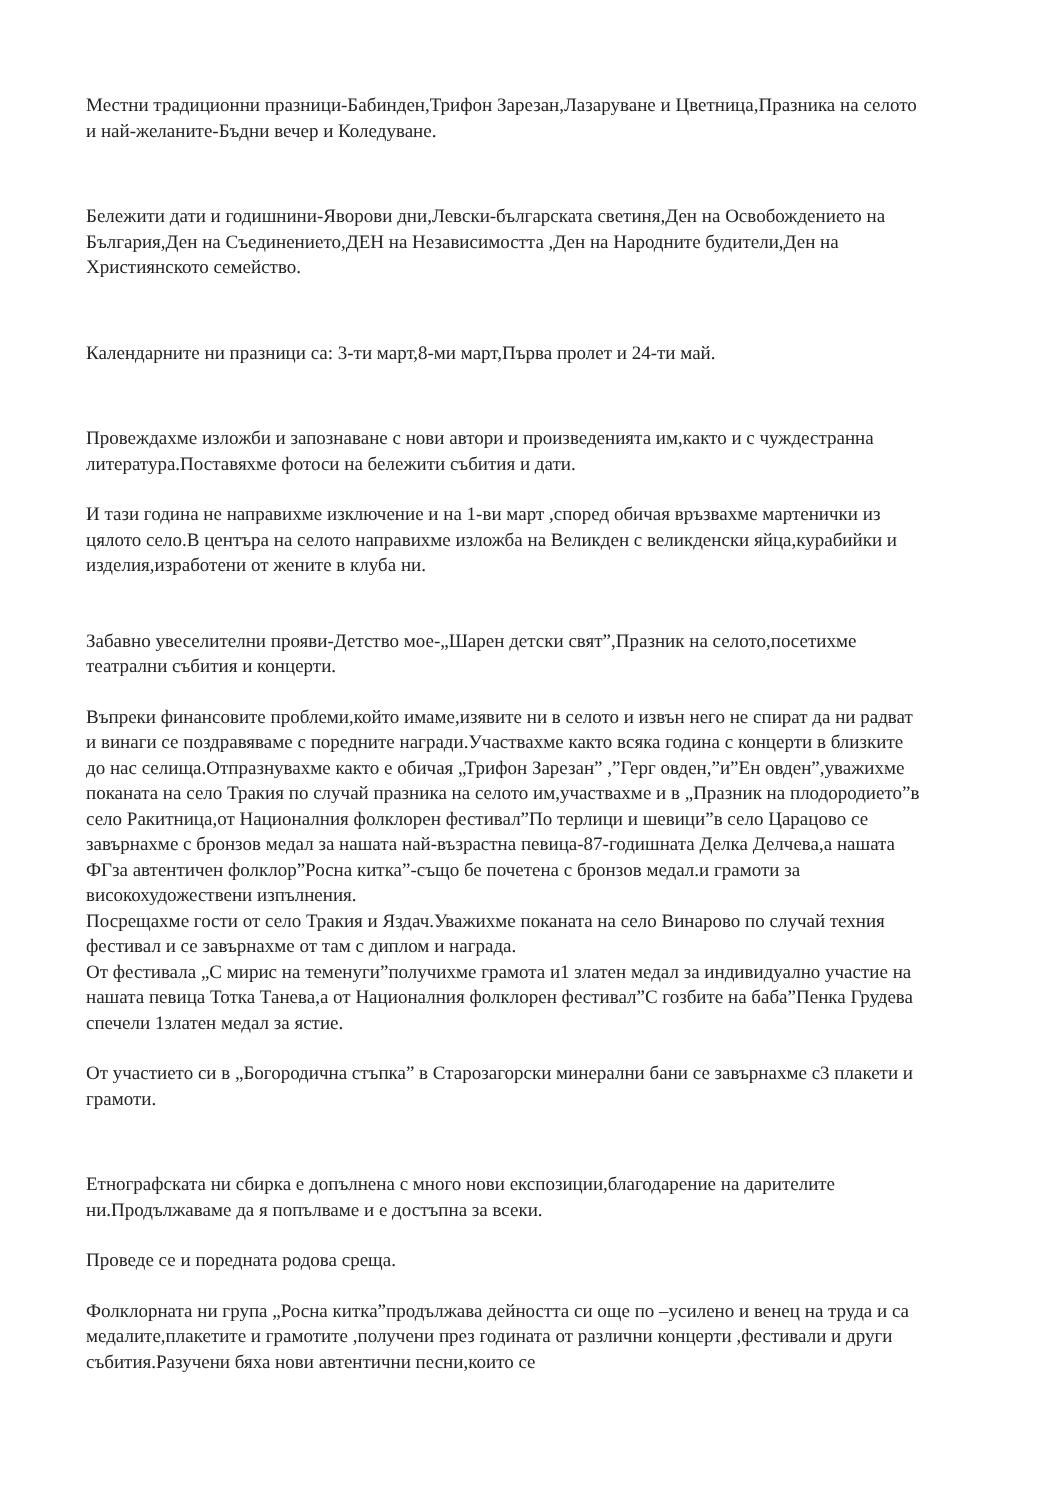Местни традиционни празници-Бабинден,Трифон Зарезан,Лазаруване и Цветница,Празника на селото и най-желаните-Бъдни вечер и Коледуване.
Бележити дати и годишнини-Яворови дни,Левски-българската светиня,Ден на Освобождението на България,Ден на Съединението,ДЕН на Независимостта ,Ден на Народните будители,Ден на Християнското семейство.
Календарните ни празници са: 3-ти март,8-ми март,Първа пролет и 24-ти май.
Провеждахме изложби и запознаване с нови автори и произведенията им,както и с чуждестранна литература.Поставяхме фотоси на бележити събития и дати.
И тази година не направихме изключение и на 1-ви март ,според обичая връзвахме мартенички из цялото село.В центъра на селото направихме изложба на Великден с великденски яйца,курабийки и изделия,изработени от жените в клуба ни.
Забавно увеселителни прояви-Детство мое-„Шарен детски свят”,Празник на селото,посетихме театрални събития и концерти.
Въпреки финансовите проблеми,който имаме,изявите ни в селото и извън него не спират да ни радват и винаги се поздравяваме с поредните награди.Участвахме както всяка година с концерти в близките до нас селища.Отпразнувахме както е обичая „Трифон Зарезан” ,”Герг овден,”и”Ен овден”,уважихме поканата на село Тракия по случай празника на селото им,участвахме и в „Празник на плодородието”в село Ракитница,от Националния фолклорен фестивал”По терлици и шевици”в село Царацово се завърнахме с бронзов медал за нашата най-възрастна певица-87-годишната Делка Делчева,а нашата ФГза автентичен фолклор”Росна китка”-също бе почетена с бронзов медал.и грамоти за високохудожествени изпълнения.
Посрещахме гости от село Тракия и Яздач.Уважихме поканата на село Винарово по случай техния фестивал и се завърнахме от там с диплом и награда.
От фестивала „С мирис на теменуги”получихме грамота и1 златен медал за индивидуално участие на нашата певица Тотка Танева,а от Националния фолклорен фестивал”С гозбите на баба”Пенка Грудева спечели 1златен медал за ястие.
От участието си в „Богородична стъпка” в Старозагорски минерални бани се завърнахме с3 плакети и грамоти.
Етнографската ни сбирка е допълнена с много нови експозиции,благодарение на дарителите ни.Продължаваме да я попълваме и е достъпна за всеки.
Проведе се и поредната родова среща.
Фолклорната ни група „Росна китка”продължава дейността си още по –усилено и венец на труда и са медалите,плакетите и грамотите ,получени през годината от различни концерти ,фестивали и други събития.Разучени бяха нови автентични песни,които се